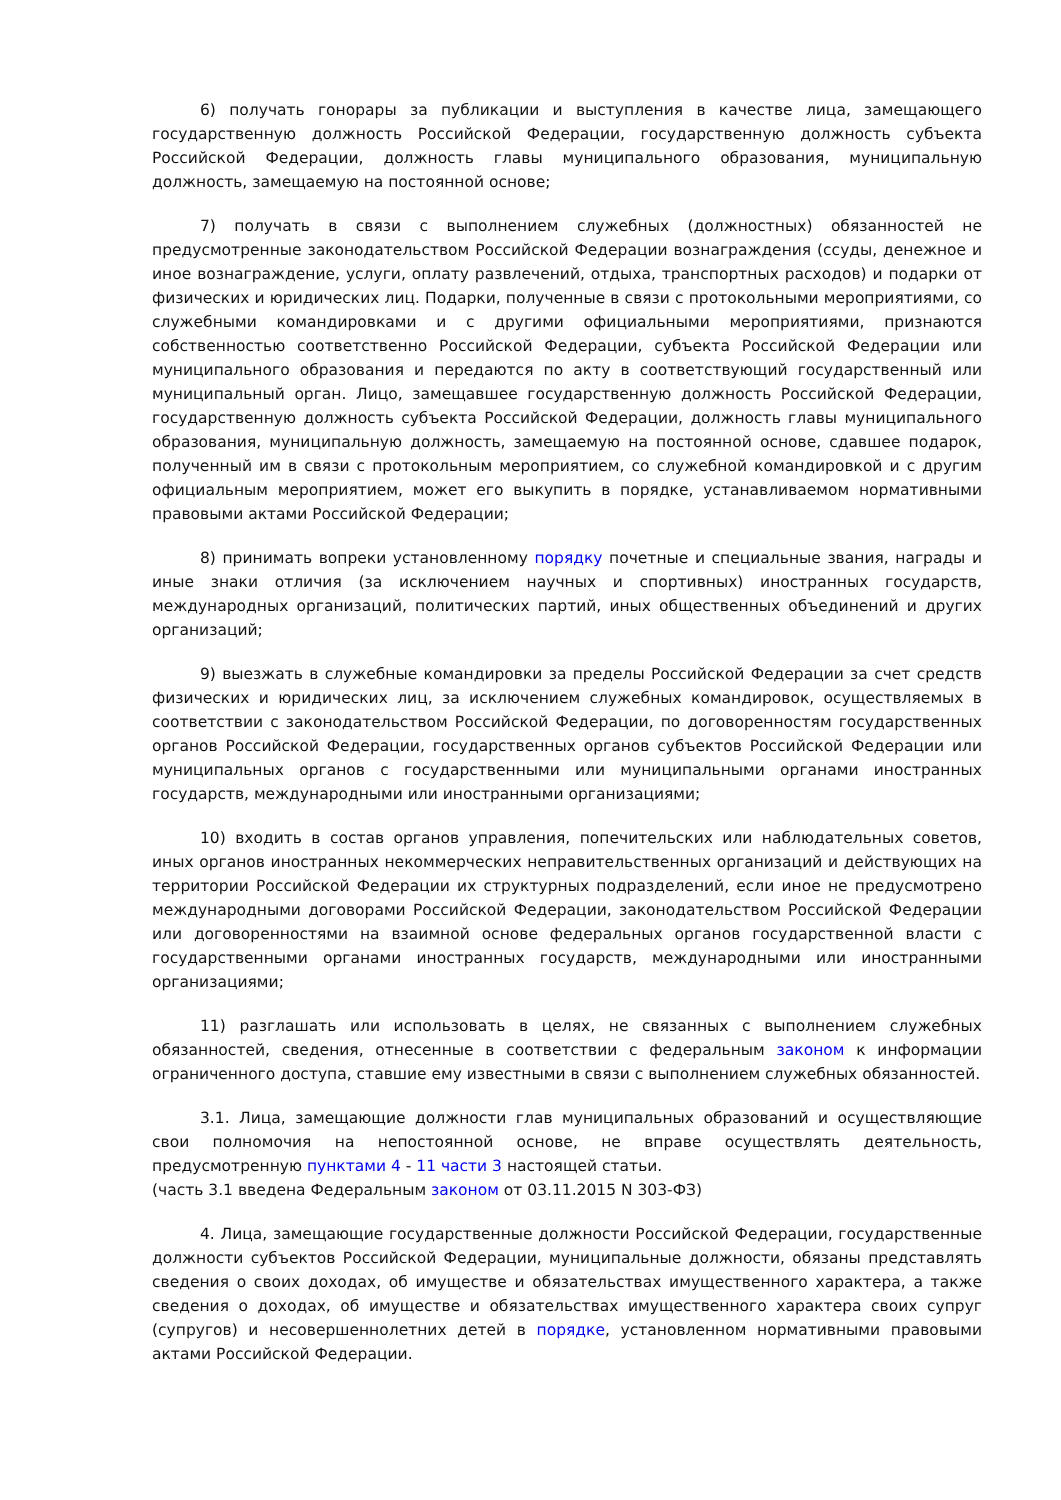6) получать гонорары за публикации и выступления в качестве лица, замещающего государственную должность Российской Федерации, государственную должность субъекта Российской Федерации, должность главы муниципального образования, муниципальную должность, замещаемую на постоянной основе;
7) получать в связи с выполнением служебных (должностных) обязанностей не предусмотренные законодательством Российской Федерации вознаграждения (ссуды, денежное и иное вознаграждение, услуги, оплату развлечений, отдыха, транспортных расходов) и подарки от физических и юридических лиц. Подарки, полученные в связи с протокольными мероприятиями, со служебными командировками и с другими официальными мероприятиями, признаются собственностью соответственно Российской Федерации, субъекта Российской Федерации или муниципального образования и передаются по акту в соответствующий государственный или муниципальный орган. Лицо, замещавшее государственную должность Российской Федерации, государственную должность субъекта Российской Федерации, должность главы муниципального образования, муниципальную должность, замещаемую на постоянной основе, сдавшее подарок, полученный им в связи с протокольным мероприятием, со служебной командировкой и с другим официальным мероприятием, может его выкупить в порядке, устанавливаемом нормативными правовыми актами Российской Федерации;
8) принимать вопреки установленному порядку почетные и специальные звания, награды и иные знаки отличия (за исключением научных и спортивных) иностранных государств, международных организаций, политических партий, иных общественных объединений и других организаций;
9) выезжать в служебные командировки за пределы Российской Федерации за счет средств физических и юридических лиц, за исключением служебных командировок, осуществляемых в соответствии с законодательством Российской Федерации, по договоренностям государственных органов Российской Федерации, государственных органов субъектов Российской Федерации или муниципальных органов с государственными или муниципальными органами иностранных государств, международными или иностранными организациями;
10) входить в состав органов управления, попечительских или наблюдательных советов, иных органов иностранных некоммерческих неправительственных организаций и действующих на территории Российской Федерации их структурных подразделений, если иное не предусмотрено международными договорами Российской Федерации, законодательством Российской Федерации или договоренностями на взаимной основе федеральных органов государственной власти с государственными органами иностранных государств, международными или иностранными организациями;
11) разглашать или использовать в целях, не связанных с выполнением служебных обязанностей, сведения, отнесенные в соответствии с федеральным законом к информации ограниченного доступа, ставшие ему известными в связи с выполнением служебных обязанностей.
3.1. Лица, замещающие должности глав муниципальных образований и осуществляющие свои полномочия на непостоянной основе, не вправе осуществлять деятельность, предусмотренную пунктами 4 - 11 части 3 настоящей статьи.
(часть 3.1 введена Федеральным законом от 03.11.2015 N 303-ФЗ)
4. Лица, замещающие государственные должности Российской Федерации, государственные должности субъектов Российской Федерации, муниципальные должности, обязаны представлять сведения о своих доходах, об имуществе и обязательствах имущественного характера, а также сведения о доходах, об имуществе и обязательствах имущественного характера своих супруг (супругов) и несовершеннолетних детей в порядке, установленном нормативными правовыми актами Российской Федерации.